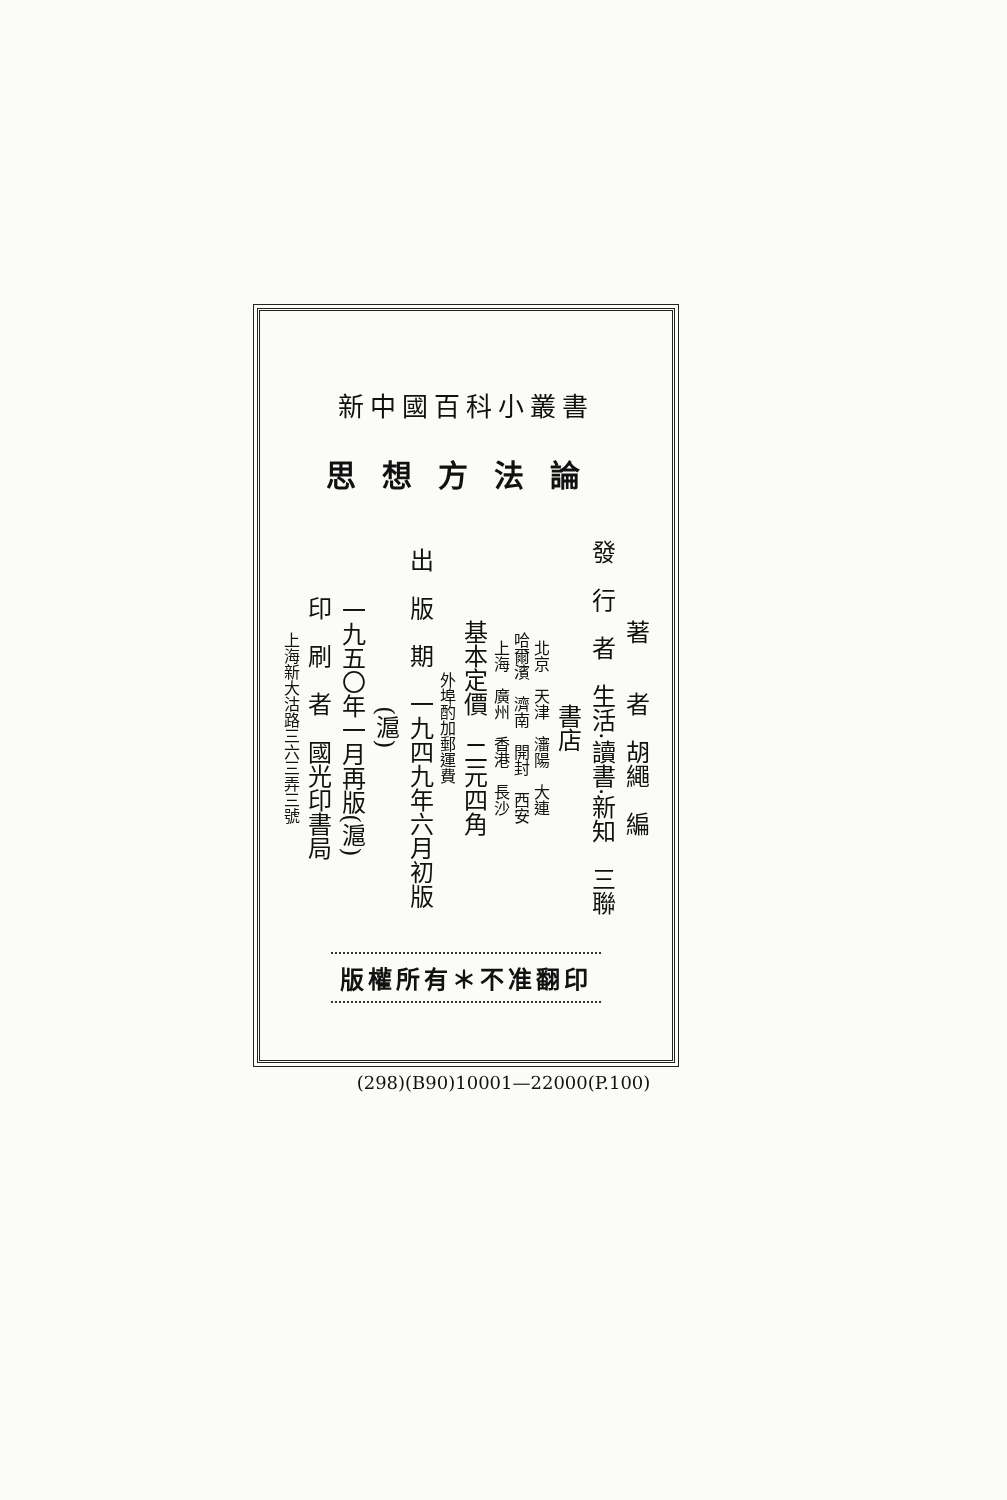新中國百科小叢書
思想方法論
著　　者　胡繩　編
發　行　者　生活·讀書·新知　三聯書店
北京　天津　瀋陽　大連
哈爾濱　濟南　開封　西安
上海　廣州　香港　長沙
基本定價　二元四角
外埠酌加郵運費
出　版　期　一九四九年六月初版(滬)
一九五〇年一月再版(滬)
印　刷　者　國光印書局
上海新大沽路三六三弄三號
版權所有＊不准翻印
(298)(B90)10001—22000(P.100)